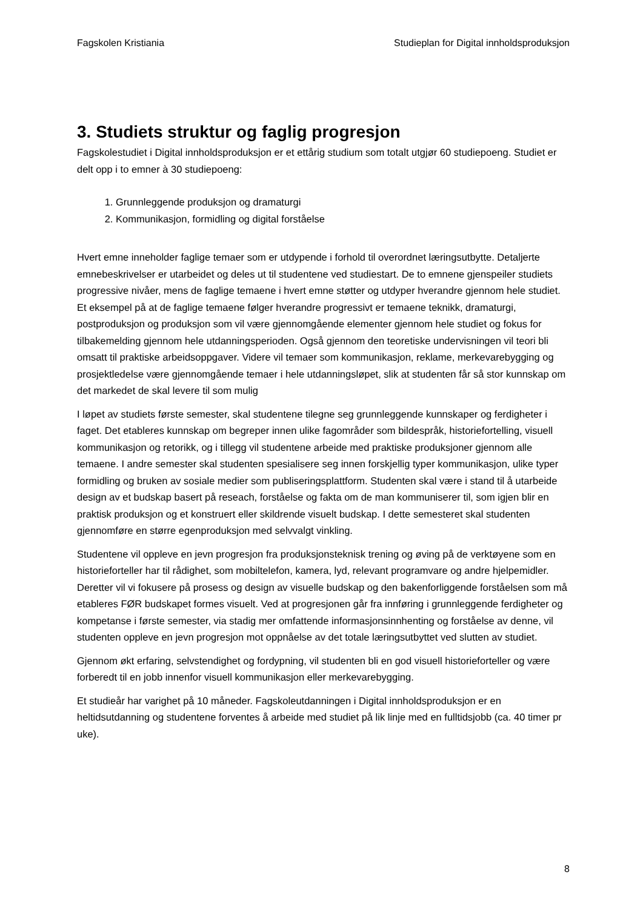Fagskolen Kristiania Studieplan for Digital innholdsproduksjon
3. Studiets struktur og faglig progresjon
Fagskolestudiet i Digital innholdsproduksjon er et ettårig studium som totalt utgjør 60 studiepoeng. Studiet er delt opp i to emner à 30 studiepoeng:
1. Grunnleggende produksjon og dramaturgi
2. Kommunikasjon, formidling og digital forståelse
Hvert emne inneholder faglige temaer som er utdypende i forhold til overordnet læringsutbytte. Detaljerte emnebeskrivelser er utarbeidet og deles ut til studentene ved studiestart. De to emnene gjenspeiler studiets progressive nivåer, mens de faglige temaene i hvert emne støtter og utdyper hverandre gjennom hele studiet. Et eksempel på at de faglige temaene følger hverandre progressivt er temaene teknikk, dramaturgi, postproduksjon og produksjon som vil være gjennomgående elementer gjennom hele studiet og fokus for tilbakemelding gjennom hele utdanningsperioden. Også gjennom den teoretiske undervisningen vil teori bli omsatt til praktiske arbeidsoppgaver. Videre vil temaer som kommunikasjon, reklame, merkevarebygging og prosjektledelse være gjennomgående temaer i hele utdanningsløpet, slik at studenten får så stor kunnskap om det markedet de skal levere til som mulig
I løpet av studiets første semester, skal studentene tilegne seg grunnleggende kunnskaper og ferdigheter i faget. Det etableres kunnskap om begreper innen ulike fagområder som bildespråk, historiefortelling, visuell kommunikasjon og retorikk, og i tillegg vil studentene arbeide med praktiske produksjoner gjennom alle temaene. I andre semester skal studenten spesialisere seg innen forskjellig typer kommunikasjon, ulike typer formidling og bruken av sosiale medier som publiseringsplattform. Studenten skal være i stand til å utarbeide design av et budskap basert på reseach, forståelse og fakta om de man kommuniserer til, som igjen blir en praktisk produksjon og et konstruert eller skildrende visuelt budskap. I dette semesteret skal studenten gjennomføre en større egenproduksjon med selvvalgt vinkling.
Studentene vil oppleve en jevn progresjon fra produksjonsteknisk trening og øving på de verktøyene som en historieforteller har til rådighet, som mobiltelefon, kamera, lyd, relevant programvare og andre hjelpemidler. Deretter vil vi fokusere på prosess og design av visuelle budskap og den bakenforliggende forståelsen som må etableres FØR budskapet formes visuelt. Ved at progresjonen går fra innføring i grunnleggende ferdigheter og kompetanse i første semester, via stadig mer omfattende informasjonsinnhenting og forståelse av denne, vil studenten oppleve en jevn progresjon mot oppnåelse av det totale læringsutbyttet ved slutten av studiet.
Gjennom økt erfaring, selvstendighet og fordypning, vil studenten bli en god visuell historieforteller og være forberedt til en jobb innenfor visuell kommunikasjon eller merkevarebygging.
Et studieår har varighet på 10 måneder. Fagskoleutdanningen i Digital innholdsproduksjon er en heltidsutdanning og studentene forventes å arbeide med studiet på lik linje med en fulltidsjobb (ca. 40 timer pr uke).
8